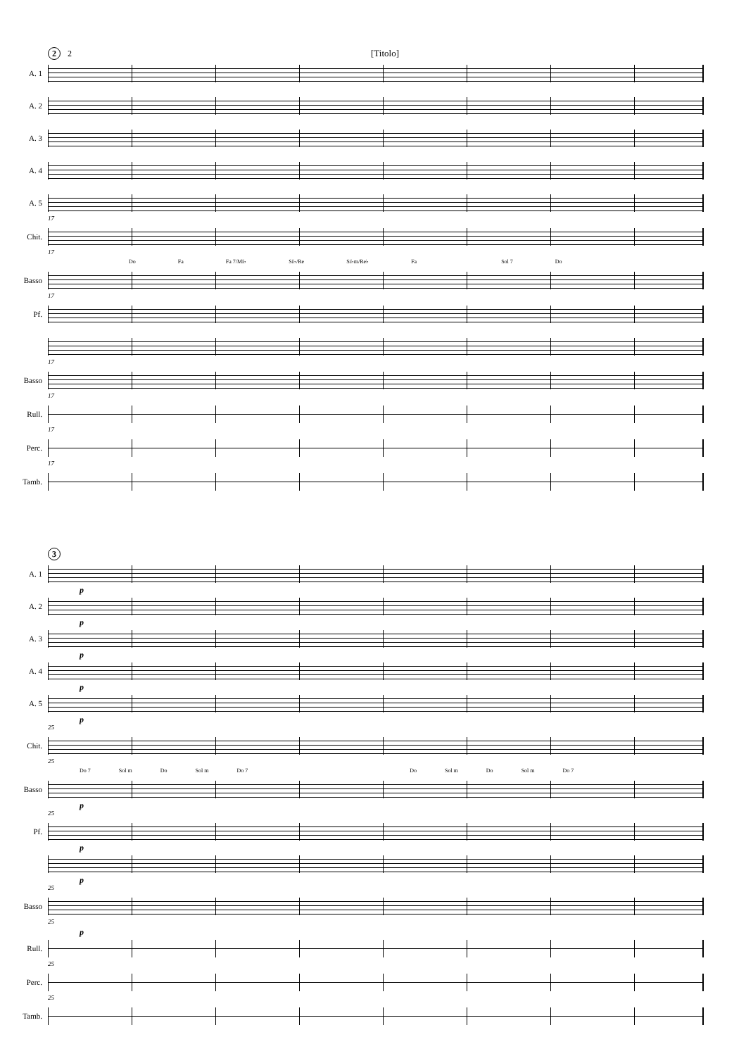2 2 [Titolo]
A. 1
A. 2
A. 3
A. 4
A. 5
17
Chit.
17
Do Fa Fa 7/Mi♭ Si♭/Re Si♭m/Re♭ Fa Sol 7 Do
Basso
17
Pf.
17
Basso
17
Rull.
17
Perc.
17
Tamb.
3
A. 1
p
A. 2
p
A. 3
p
A. 4
p
A. 5
p
25
Chit.
25
Do 7 Sol m Do Sol m Do 7 Do Sol m Do Sol m Do 7
Basso
p
25
Pf.
p
p
25
Basso
25
p
Rull.
25
Perc.
25
Tamb.